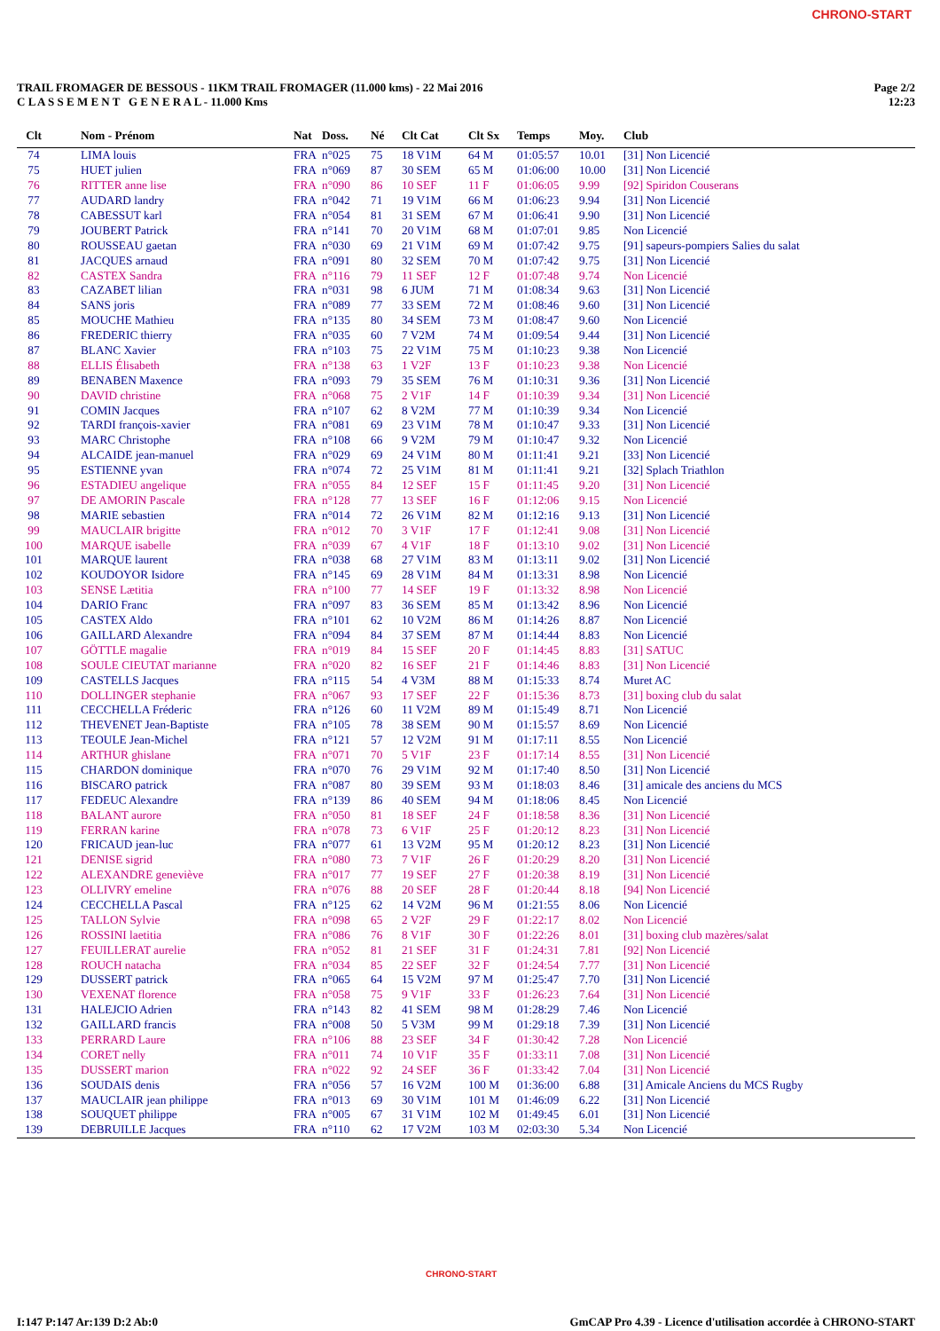CHRONO-START
TRAIL FROMAGER DE BESSOUS - 11KM TRAIL FROMAGER (11.000 kms) - 22 Mai 2016
C L A S S E M E N T G E N E R A L - 11.000 Kms
Page 2/2
12:23
| Clt | Nom - Prénom | Nat | Doss. | Né | Clt Cat | Clt Sx | Temps | Moy. | Club |
| --- | --- | --- | --- | --- | --- | --- | --- | --- | --- |
| 74 | LIMA louis | FRA | n°025 | 75 | 18 V1M | 64 M | 01:05:57 | 10.01 | [31] Non Licencié |
| 75 | HUET julien | FRA | n°069 | 87 | 30 SEM | 65 M | 01:06:00 | 10.00 | [31] Non Licencié |
| 76 | RITTER anne lise | FRA | n°090 | 86 | 10 SEF | 11 F | 01:06:05 | 9.99 | [92] Spiridon Couserans |
| 77 | AUDARD landry | FRA | n°042 | 71 | 19 V1M | 66 M | 01:06:23 | 9.94 | [31] Non Licencié |
| 78 | CABESSUT karl | FRA | n°054 | 81 | 31 SEM | 67 M | 01:06:41 | 9.90 | [31] Non Licencié |
| 79 | JOUBERT Patrick | FRA | n°141 | 70 | 20 V1M | 68 M | 01:07:01 | 9.85 | Non Licencié |
| 80 | ROUSSEAU gaetan | FRA | n°030 | 69 | 21 V1M | 69 M | 01:07:42 | 9.75 | [91] sapeurs-pompiers Salies du salat |
| 81 | JACQUES arnaud | FRA | n°091 | 80 | 32 SEM | 70 M | 01:07:42 | 9.75 | [31] Non Licencié |
| 82 | CASTEX Sandra | FRA | n°116 | 79 | 11 SEF | 12 F | 01:07:48 | 9.74 | Non Licencié |
| 83 | CAZABET lilian | FRA | n°031 | 98 | 6 JUM | 71 M | 01:08:34 | 9.63 | [31] Non Licencié |
| 84 | SANS joris | FRA | n°089 | 77 | 33 SEM | 72 M | 01:08:46 | 9.60 | [31] Non Licencié |
| 85 | MOUCHE Mathieu | FRA | n°135 | 80 | 34 SEM | 73 M | 01:08:47 | 9.60 | Non Licencié |
| 86 | FREDERIC thierry | FRA | n°035 | 60 | 7 V2M | 74 M | 01:09:54 | 9.44 | [31] Non Licencié |
| 87 | BLANC Xavier | FRA | n°103 | 75 | 22 V1M | 75 M | 01:10:23 | 9.38 | Non Licencié |
| 88 | ELLIS Élisabeth | FRA | n°138 | 63 | 1 V2F | 13 F | 01:10:23 | 9.38 | Non Licencié |
| 89 | BENABEN Maxence | FRA | n°093 | 79 | 35 SEM | 76 M | 01:10:31 | 9.36 | [31] Non Licencié |
| 90 | DAVID christine | FRA | n°068 | 75 | 2 V1F | 14 F | 01:10:39 | 9.34 | [31] Non Licencié |
| 91 | COMIN Jacques | FRA | n°107 | 62 | 8 V2M | 77 M | 01:10:39 | 9.34 | Non Licencié |
| 92 | TARDI françois-xavier | FRA | n°081 | 69 | 23 V1M | 78 M | 01:10:47 | 9.33 | [31] Non Licencié |
| 93 | MARC Christophe | FRA | n°108 | 66 | 9 V2M | 79 M | 01:10:47 | 9.32 | Non Licencié |
| 94 | ALCAIDE jean-manuel | FRA | n°029 | 69 | 24 V1M | 80 M | 01:11:41 | 9.21 | [33] Non Licencié |
| 95 | ESTIENNE yvan | FRA | n°074 | 72 | 25 V1M | 81 M | 01:11:41 | 9.21 | [32] Splach Triathlon |
| 96 | ESTADIEU angelique | FRA | n°055 | 84 | 12 SEF | 15 F | 01:11:45 | 9.20 | [31] Non Licencié |
| 97 | DE AMORIN Pascale | FRA | n°128 | 77 | 13 SEF | 16 F | 01:12:06 | 9.15 | Non Licencié |
| 98 | MARIE sebastien | FRA | n°014 | 72 | 26 V1M | 82 M | 01:12:16 | 9.13 | [31] Non Licencié |
| 99 | MAUCLAIR brigitte | FRA | n°012 | 70 | 3 V1F | 17 F | 01:12:41 | 9.08 | [31] Non Licencié |
| 100 | MARQUE isabelle | FRA | n°039 | 67 | 4 V1F | 18 F | 01:13:10 | 9.02 | [31] Non Licencié |
| 101 | MARQUE laurent | FRA | n°038 | 68 | 27 V1M | 83 M | 01:13:11 | 9.02 | [31] Non Licencié |
| 102 | KOUDOYOR Isidore | FRA | n°145 | 69 | 28 V1M | 84 M | 01:13:31 | 8.98 | Non Licencié |
| 103 | SENSE Lætitia | FRA | n°100 | 77 | 14 SEF | 19 F | 01:13:32 | 8.98 | Non Licencié |
| 104 | DARIO Franc | FRA | n°097 | 83 | 36 SEM | 85 M | 01:13:42 | 8.96 | Non Licencié |
| 105 | CASTEX Aldo | FRA | n°101 | 62 | 10 V2M | 86 M | 01:14:26 | 8.87 | Non Licencié |
| 106 | GAILLARD Alexandre | FRA | n°094 | 84 | 37 SEM | 87 M | 01:14:44 | 8.83 | Non Licencié |
| 107 | GÖTTLE magalie | FRA | n°019 | 84 | 15 SEF | 20 F | 01:14:45 | 8.83 | [31] SATUC |
| 108 | SOULE CIEUTAT marianne | FRA | n°020 | 82 | 16 SEF | 21 F | 01:14:46 | 8.83 | [31] Non Licencié |
| 109 | CASTELLS Jacques | FRA | n°115 | 54 | 4 V3M | 88 M | 01:15:33 | 8.74 | Muret AC |
| 110 | DOLLINGER stephanie | FRA | n°067 | 93 | 17 SEF | 22 F | 01:15:36 | 8.73 | [31] boxing club du salat |
| 111 | CECCHELLA Fréderic | FRA | n°126 | 60 | 11 V2M | 89 M | 01:15:49 | 8.71 | Non Licencié |
| 112 | THEVENET Jean-Baptiste | FRA | n°105 | 78 | 38 SEM | 90 M | 01:15:57 | 8.69 | Non Licencié |
| 113 | TEOULE Jean-Michel | FRA | n°121 | 57 | 12 V2M | 91 M | 01:17:11 | 8.55 | Non Licencié |
| 114 | ARTHUR ghislane | FRA | n°071 | 70 | 5 V1F | 23 F | 01:17:14 | 8.55 | [31] Non Licencié |
| 115 | CHARDON dominique | FRA | n°070 | 76 | 29 V1M | 92 M | 01:17:40 | 8.50 | [31] Non Licencié |
| 116 | BISCARO patrick | FRA | n°087 | 80 | 39 SEM | 93 M | 01:18:03 | 8.46 | [31] amicale des anciens du MCS |
| 117 | FEDEUC Alexandre | FRA | n°139 | 86 | 40 SEM | 94 M | 01:18:06 | 8.45 | Non Licencié |
| 118 | BALANT aurore | FRA | n°050 | 81 | 18 SEF | 24 F | 01:18:58 | 8.36 | [31] Non Licencié |
| 119 | FERRAN karine | FRA | n°078 | 73 | 6 V1F | 25 F | 01:20:12 | 8.23 | [31] Non Licencié |
| 120 | FRICAUD jean-luc | FRA | n°077 | 61 | 13 V2M | 95 M | 01:20:12 | 8.23 | [31] Non Licencié |
| 121 | DENISE sigrid | FRA | n°080 | 73 | 7 V1F | 26 F | 01:20:29 | 8.20 | [31] Non Licencié |
| 122 | ALEXANDRE geneviève | FRA | n°017 | 77 | 19 SEF | 27 F | 01:20:38 | 8.19 | [31] Non Licencié |
| 123 | OLLIVRY emeline | FRA | n°076 | 88 | 20 SEF | 28 F | 01:20:44 | 8.18 | [94] Non Licencié |
| 124 | CECCHELLA Pascal | FRA | n°125 | 62 | 14 V2M | 96 M | 01:21:55 | 8.06 | Non Licencié |
| 125 | TALLON Sylvie | FRA | n°098 | 65 | 2 V2F | 29 F | 01:22:17 | 8.02 | Non Licencié |
| 126 | ROSSINI laetitia | FRA | n°086 | 76 | 8 V1F | 30 F | 01:22:26 | 8.01 | [31] boxing club mazères/salat |
| 127 | FEUILLERAT aurelie | FRA | n°052 | 81 | 21 SEF | 31 F | 01:24:31 | 7.81 | [92] Non Licencié |
| 128 | ROUCH natacha | FRA | n°034 | 85 | 22 SEF | 32 F | 01:24:54 | 7.77 | [31] Non Licencié |
| 129 | DUSSERT patrick | FRA | n°065 | 64 | 15 V2M | 97 M | 01:25:47 | 7.70 | [31] Non Licencié |
| 130 | VEXENAT florence | FRA | n°058 | 75 | 9 V1F | 33 F | 01:26:23 | 7.64 | [31] Non Licencié |
| 131 | HALEJCIO Adrien | FRA | n°143 | 82 | 41 SEM | 98 M | 01:28:29 | 7.46 | Non Licencié |
| 132 | GAILLARD francis | FRA | n°008 | 50 | 5 V3M | 99 M | 01:29:18 | 7.39 | [31] Non Licencié |
| 133 | PERRARD Laure | FRA | n°106 | 88 | 23 SEF | 34 F | 01:30:42 | 7.28 | Non Licencié |
| 134 | CORET nelly | FRA | n°011 | 74 | 10 V1F | 35 F | 01:33:11 | 7.08 | [31] Non Licencié |
| 135 | DUSSERT marion | FRA | n°022 | 92 | 24 SEF | 36 F | 01:33:42 | 7.04 | [31] Non Licencié |
| 136 | SOUDAIS denis | FRA | n°056 | 57 | 16 V2M | 100 M | 01:36:00 | 6.88 | [31] Amicale Anciens du MCS Rugby |
| 137 | MAUCLAIR jean philippe | FRA | n°013 | 69 | 30 V1M | 101 M | 01:46:09 | 6.22 | [31] Non Licencié |
| 138 | SOUQUET philippe | FRA | n°005 | 67 | 31 V1M | 102 M | 01:49:45 | 6.01 | [31] Non Licencié |
| 139 | DEBRUILLE Jacques | FRA | n°110 | 62 | 17 V2M | 103 M | 02:03:30 | 5.34 | Non Licencié |
CHRONO-START
I:147 P:147 Ar:139 D:2 Ab:0 GmCAP Pro 4.39 - Licence d'utilisation accordée à CHRONO-START